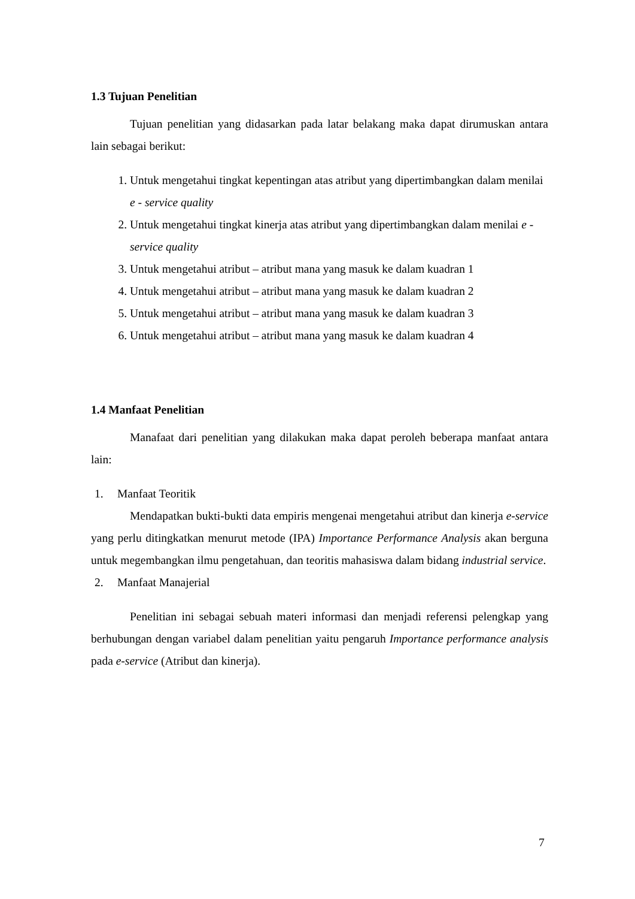1.3 Tujuan Penelitian
Tujuan penelitian yang didasarkan pada latar belakang maka dapat dirumuskan antara lain sebagai berikut:
1. Untuk mengetahui tingkat kepentingan atas atribut yang dipertimbangkan dalam menilai e - service quality
2. Untuk mengetahui tingkat kinerja atas atribut yang dipertimbangkan dalam menilai e - service quality
3. Untuk mengetahui atribut – atribut mana yang masuk ke dalam kuadran 1
4. Untuk mengetahui atribut – atribut mana yang masuk ke dalam kuadran 2
5. Untuk mengetahui atribut – atribut mana yang masuk ke dalam kuadran 3
6. Untuk mengetahui atribut – atribut mana yang masuk ke dalam kuadran 4
1.4 Manfaat Penelitian
Manafaat dari penelitian yang dilakukan maka dapat peroleh beberapa manfaat antara lain:
1. Manfaat Teoritik
Mendapatkan bukti-bukti data empiris mengenai mengetahui atribut dan kinerja e-service yang perlu ditingkatkan menurut metode (IPA) Importance Performance Analysis akan berguna untuk megembangkan ilmu pengetahuan, dan teoritis mahasiswa dalam bidang industrial service.
2. Manfaat Manajerial
Penelitian ini sebagai sebuah materi informasi dan menjadi referensi pelengkap yang berhubungan dengan variabel dalam penelitian yaitu pengaruh Importance performance analysis pada e-service (Atribut dan kinerja).
7